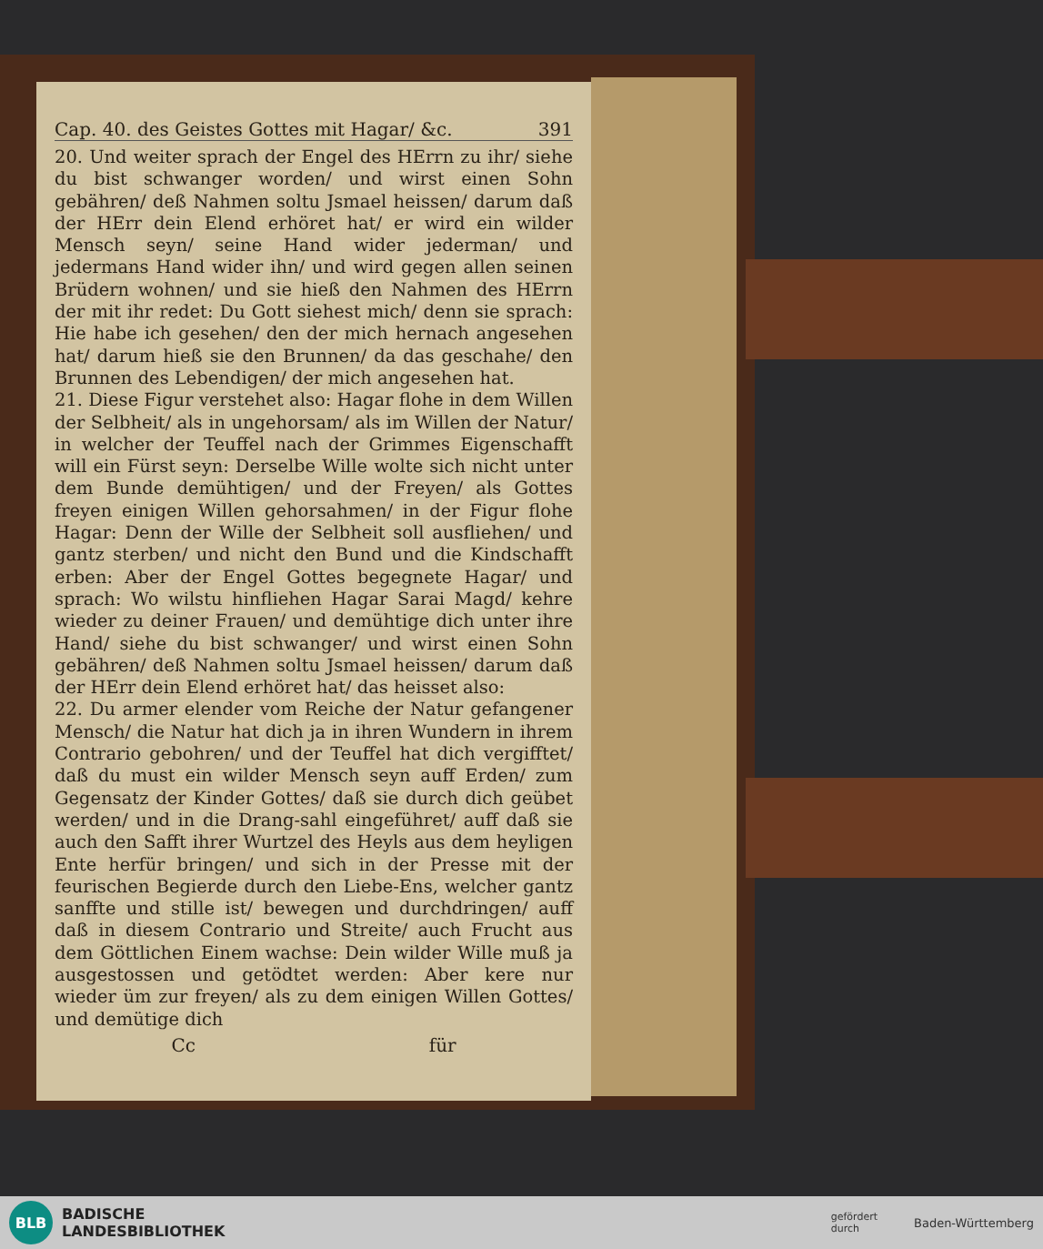Cap. 40. des Geistes Gottes mit Hagar/ &c. 391
20. Und weiter sprach der Engel des HErrn zu ihr/ siehe du bist schwanger worden/ und wirst einen Sohn gebähren/ deß Nahmen soltu Jsmael heissen/ darum daß der HErr dein Elend erhöret hat/ er wird ein wilder Mensch seyn/ seine Hand wider jederman/ und jedermans Hand wider ihn/ und wird gegen allen seinen Brüdern wohnen/ und sie hieß den Nahmen des HErrn der mit ihr redet: Du Gott siehest mich/ denn sie sprach: Hie habe ich gesehen/ den der mich hernach angesehen hat/ darum hieß sie den Brunnen/ da das geschahe/ den Brunnen des Lebendigen/ der mich angesehen hat.
21. Diese Figur verstehet also: Hagar flohe in dem Willen der Selbheit/ als in ungehorsam/ als im Willen der Natur/ in welcher der Teuffel nach der Grimmes Eigenschafft will ein Fürst seyn: Derselbe Wille wolte sich nicht unter dem Bunde demühtigen/ und der Freyen/ als Gottes freyen einigen Willen gehorsahmen/ in der Figur flohe Hagar: Denn der Wille der Selbheit soll ausfliehen/ und gantz sterben/ und nicht den Bund und die Kindschafft erben: Aber der Engel Gottes begegnete Hagar/ und sprach: Wo wilstu hinfliehen Hagar Sarai Magd/ kehre wieder zu deiner Frauen/ und demühtige dich unter ihre Hand/ siehe du bist schwanger/ und wirst einen Sohn gebähren/ deß Nahmen soltu Jsmael heissen/ darum daß der HErr dein Elend erhöret hat/ das heisset also:
22. Du armer elender vom Reiche der Natur gefangener Mensch/ die Natur hat dich ja in ihren Wundern in ihrem Contrario gebohren/ und der Teuffel hat dich vergifftet/ daß du must ein wilder Mensch seyn auff Erden/ zum Gegensatz der Kinder Gottes/ daß sie durch dich geübet werden/ und in die Drang-sahl eingeführet/ auff daß sie auch den Safft ihrer Wurtzel des Heyls aus dem heyligen Ente herfür bringen/ und sich in der Presse mit der feurischen Begierde durch den Liebe-Ens, welcher gantz sanffte und stille ist/ bewegen und durchdringen/ auff daß in diesem Contrario und Streite/ auch Frucht aus dem Göttlichen Einem wachse: Dein wilder Wille muß ja ausgestossen und getödtet werden: Aber kere nur wieder üm zur freyen/ als zu dem einigen Willen Gottes/ und demütige dich
Cc für
BLB
BADISCHE
LANDESBIBLIOTHEK
gefördert
durch Baden-Württemberg